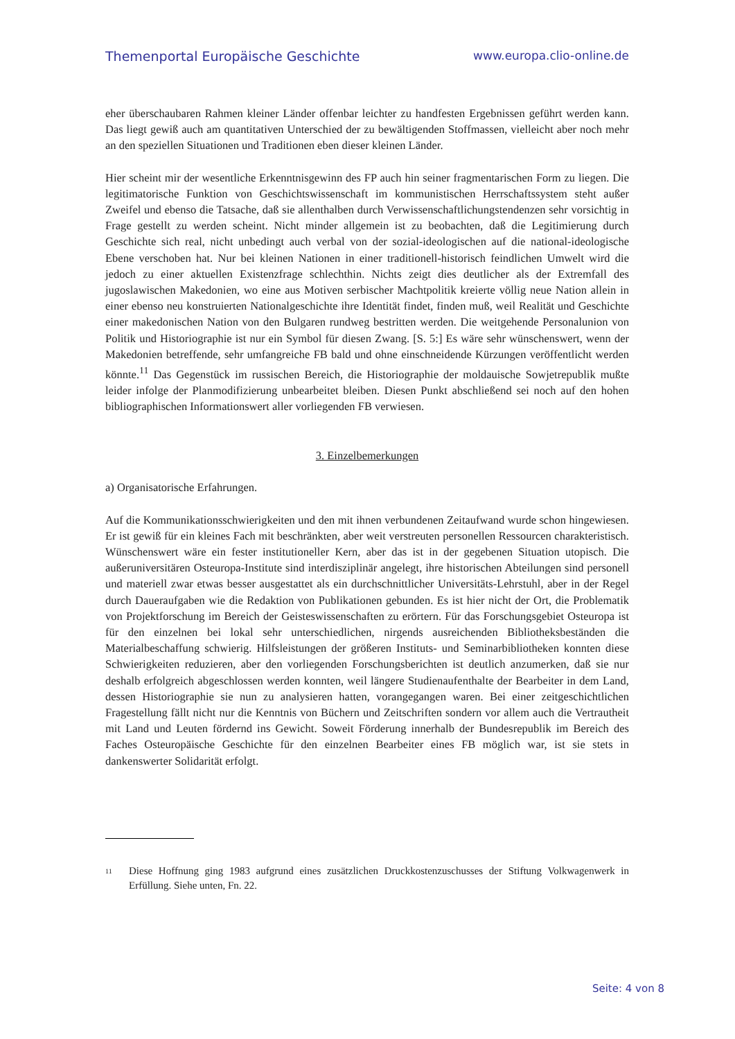Themenportal Europäische Geschichte www.europa.clio-online.de
eher überschaubaren Rahmen kleiner Länder offenbar leichter zu handfesten Ergebnissen geführt werden kann. Das liegt gewiß auch am quantitativen Unterschied der zu bewältigenden Stoffmassen, vielleicht aber noch mehr an den speziellen Situationen und Traditionen eben dieser kleinen Länder.
Hier scheint mir der wesentliche Erkenntnisgewinn des FP auch hin seiner fragmentarischen Form zu liegen. Die legitimatorische Funktion von Geschichtswissenschaft im kommunistischen Herrschaftssystem steht außer Zweifel und ebenso die Tatsache, daß sie allenthalben durch Verwissenschaftlichungstendenzen sehr vorsichtig in Frage gestellt zu werden scheint. Nicht minder allgemein ist zu beobachten, daß die Legitimierung durch Geschichte sich real, nicht unbedingt auch verbal von der sozial-ideologischen auf die national-ideologische Ebene verschoben hat. Nur bei kleinen Nationen in einer traditionell-historisch feindlichen Umwelt wird die jedoch zu einer aktuellen Existenzfrage schlechthin. Nichts zeigt dies deutlicher als der Extremfall des jugoslawischen Makedonien, wo eine aus Motiven serbischer Machtpolitik kreierte völlig neue Nation allein in einer ebenso neu konstruierten Nationalgeschichte ihre Identität findet, finden muß, weil Realität und Geschichte einer makedonischen Nation von den Bulgaren rundweg bestritten werden. Die weitgehende Personalunion von Politik und Historiographie ist nur ein Symbol für diesen Zwang. [S. 5:] Es wäre sehr wünschenswert, wenn der Makedonien betreffende, sehr umfangreiche FB bald und ohne einschneidende Kürzungen veröffentlicht werden könnte.<sup>11</sup> Das Gegenstück im russischen Bereich, die Historiographie der moldauische Sowjetrepublik mußte leider infolge der Planmodifizierung unbearbeitet bleiben. Diesen Punkt abschließend sei noch auf den hohen bibliographischen Informationswert aller vorliegenden FB verwiesen.
3. Einzelbemerkungen
a) Organisatorische Erfahrungen.
Auf die Kommunikationsschwierigkeiten und den mit ihnen verbundenen Zeitaufwand wurde schon hingewiesen. Er ist gewiß für ein kleines Fach mit beschränkten, aber weit verstreuten personellen Ressourcen charakteristisch. Wünschenswert wäre ein fester institutioneller Kern, aber das ist in der gegebenen Situation utopisch. Die außeruniversitären Osteuropa-Institute sind interdisziplinär angelegt, ihre historischen Abteilungen sind personell und materiell zwar etwas besser ausgestattet als ein durchschnittlicher Universitäts-Lehrstuhl, aber in der Regel durch Daueraufgaben wie die Redaktion von Publikationen gebunden. Es ist hier nicht der Ort, die Problematik von Projektforschung im Bereich der Geisteswissenschaften zu erörtern. Für das Forschungsgebiet Osteuropa ist für den einzelnen bei lokal sehr unterschiedlichen, nirgends ausreichenden Bibliotheksbeständen die Materialbeschaffung schwierig. Hilfsleistungen der größeren Instituts- und Seminarbibliotheken konnten diese Schwierigkeiten reduzieren, aber den vorliegenden Forschungsberichten ist deutlich anzumerken, daß sie nur deshalb erfolgreich abgeschlossen werden konnten, weil längere Studienaufenthalte der Bearbeiter in dem Land, dessen Historiographie sie nun zu analysieren hatten, vorangegangen waren. Bei einer zeitgeschichtlichen Fragestellung fällt nicht nur die Kenntnis von Büchern und Zeitschriften sondern vor allem auch die Vertrautheit mit Land und Leuten fördernd ins Gewicht. Soweit Förderung innerhalb der Bundesrepublik im Bereich des Faches Osteuropäische Geschichte für den einzelnen Bearbeiter eines FB möglich war, ist sie stets in dankenswerter Solidarität erfolgt.
11
Diese Hoffnung ging 1983 aufgrund eines zusätzlichen Druckkostenzuschusses der Stiftung Volkwagenwerk in Erfüllung. Siehe unten, Fn. 22.
Seite: 4 von 8